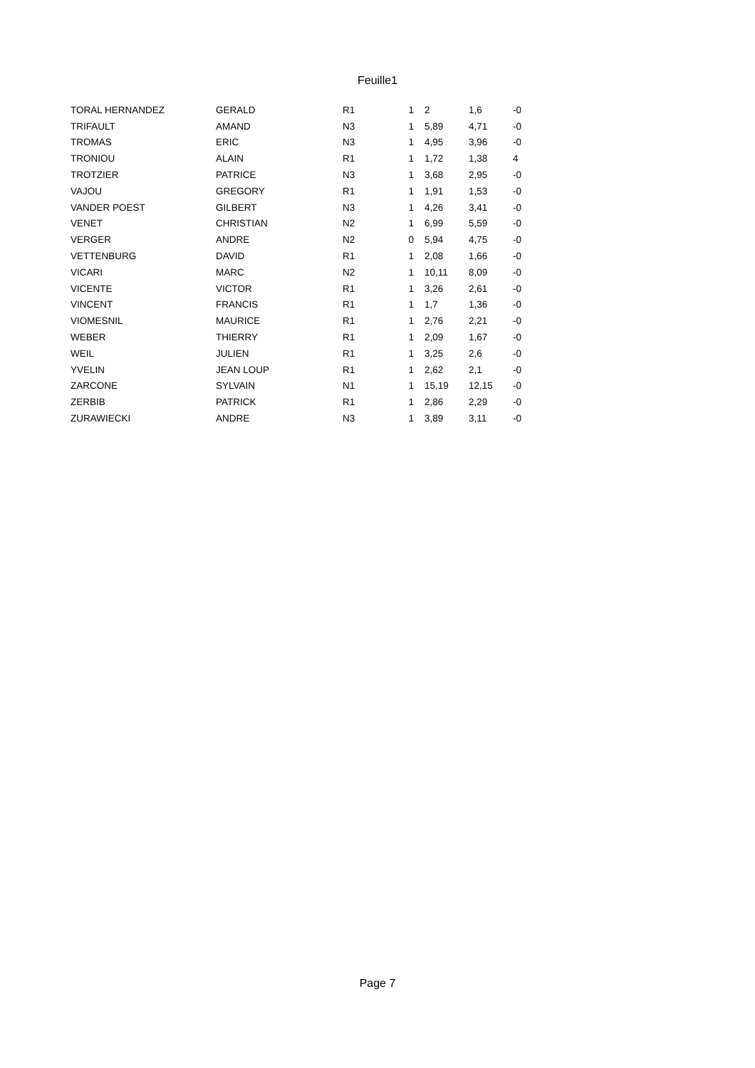Feuille1
| TORAL HERNANDEZ | GERALD | R1 | 1 | 2 | 1,6 | -0 |
| TRIFAULT | AMAND | N3 | 1 | 5,89 | 4,71 | -0 |
| TROMAS | ERIC | N3 | 1 | 4,95 | 3,96 | -0 |
| TRONIOU | ALAIN | R1 | 1 | 1,72 | 1,38 | 4 |
| TROTZIER | PATRICE | N3 | 1 | 3,68 | 2,95 | -0 |
| VAJOU | GREGORY | R1 | 1 | 1,91 | 1,53 | -0 |
| VANDER POEST | GILBERT | N3 | 1 | 4,26 | 3,41 | -0 |
| VENET | CHRISTIAN | N2 | 1 | 6,99 | 5,59 | -0 |
| VERGER | ANDRE | N2 | 0 | 5,94 | 4,75 | -0 |
| VETTENBURG | DAVID | R1 | 1 | 2,08 | 1,66 | -0 |
| VICARI | MARC | N2 | 1 | 10,11 | 8,09 | -0 |
| VICENTE | VICTOR | R1 | 1 | 3,26 | 2,61 | -0 |
| VINCENT | FRANCIS | R1 | 1 | 1,7 | 1,36 | -0 |
| VIOMESNIL | MAURICE | R1 | 1 | 2,76 | 2,21 | -0 |
| WEBER | THIERRY | R1 | 1 | 2,09 | 1,67 | -0 |
| WEIL | JULIEN | R1 | 1 | 3,25 | 2,6 | -0 |
| YVELIN | JEAN LOUP | R1 | 1 | 2,62 | 2,1 | -0 |
| ZARCONE | SYLVAIN | N1 | 1 | 15,19 | 12,15 | -0 |
| ZERBIB | PATRICK | R1 | 1 | 2,86 | 2,29 | -0 |
| ZURAWIECKI | ANDRE | N3 | 1 | 3,89 | 3,11 | -0 |
Page 7